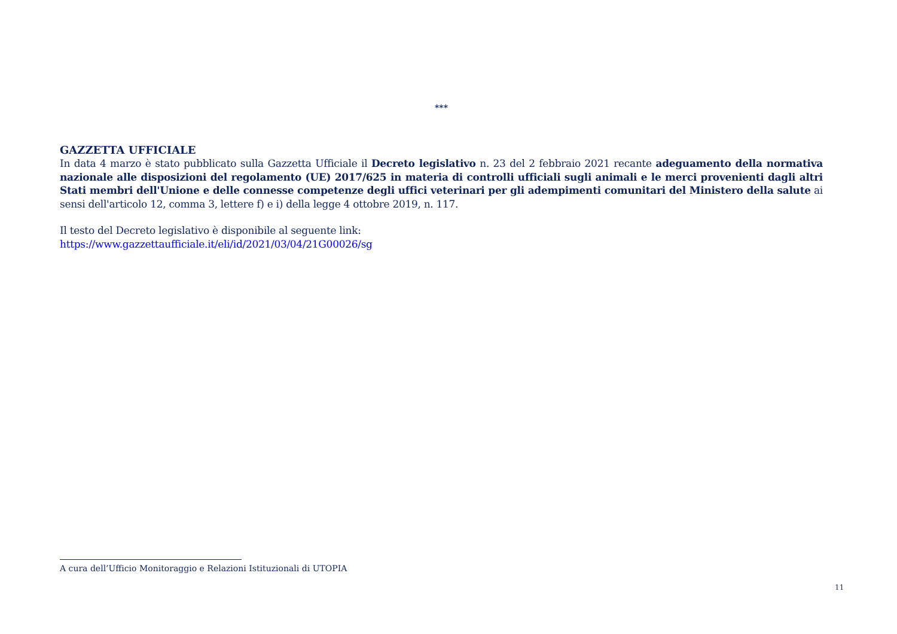***
GAZZETTA UFFICIALE
In data 4 marzo è stato pubblicato sulla Gazzetta Ufficiale il Decreto legislativo n. 23 del 2 febbraio 2021 recante adeguamento della normativa nazionale alle disposizioni del regolamento (UE) 2017/625 in materia di controlli ufficiali sugli animali e le merci provenienti dagli altri Stati membri dell'Unione e delle connesse competenze degli uffici veterinari per gli adempimenti comunitari del Ministero della salute ai sensi dell'articolo 12, comma 3, lettere f) e i) della legge 4 ottobre 2019, n. 117.
Il testo del Decreto legislativo è disponibile al seguente link:
https://www.gazzettaufficiale.it/eli/id/2021/03/04/21G00026/sg
A cura dell’Ufficio Monitoraggio e Relazioni Istituzionali di UTOPIA
11